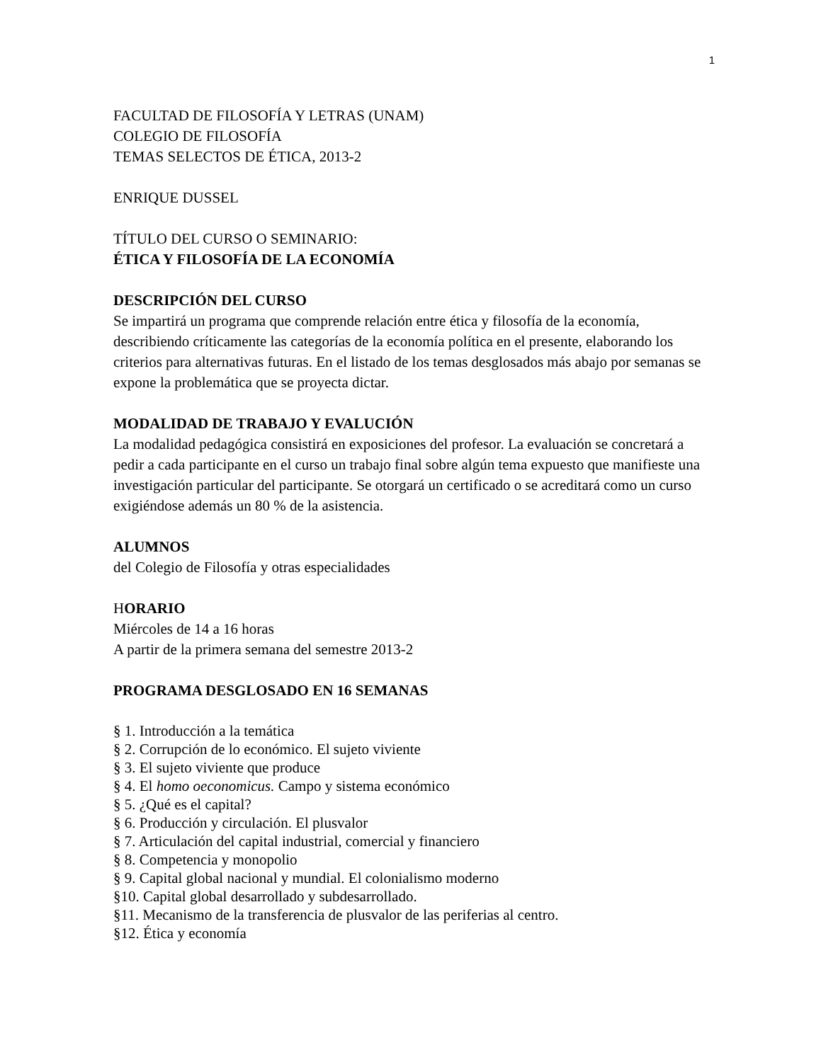1
FACULTAD DE FILOSOFÍA Y LETRAS (UNAM)
COLEGIO DE FILOSOFÍA
TEMAS SELECTOS DE ÉTICA, 2013-2
ENRIQUE DUSSEL
TÍTULO DEL CURSO O SEMINARIO:
ÉTICA Y FILOSOFÍA DE LA ECONOMÍA
DESCRIPCIÓN DEL CURSO
Se impartirá un programa que comprende relación entre ética y filosofía de la economía, describiendo críticamente las categorías de la economía política en el presente, elaborando los criterios para alternativas futuras. En el listado de los temas desglosados más abajo por semanas se expone la problemática que se proyecta dictar.
MODALIDAD DE TRABAJO Y EVALUCIÓN
La modalidad pedagógica consistirá en exposiciones del profesor. La evaluación se concretará a pedir a cada participante en el curso un trabajo final sobre algún tema expuesto que manifieste una investigación particular del participante. Se otorgará un certificado o se acreditará como un curso exigiéndose además un 80 % de la asistencia.
ALUMNOS
del Colegio de Filosofía y otras especialidades
HORARIO
Miércoles de 14 a 16 horas
A partir de la primera semana del semestre 2013-2
PROGRAMA DESGLOSADO EN 16 SEMANAS
§ 1. Introducción a la temática
§ 2. Corrupción de lo económico. El sujeto viviente
§ 3. El sujeto viviente que produce
§ 4. El homo oeconomicus. Campo y sistema económico
§ 5. ¿Qué es el capital?
§ 6. Producción y circulación. El plusvalor
§ 7. Articulación del capital industrial, comercial y financiero
§ 8. Competencia y monopolio
§ 9. Capital global nacional y mundial. El colonialismo moderno
§10. Capital global desarrollado y subdesarrollado.
§11. Mecanismo de la transferencia de plusvalor de las periferias al centro.
§12. Ética y economía